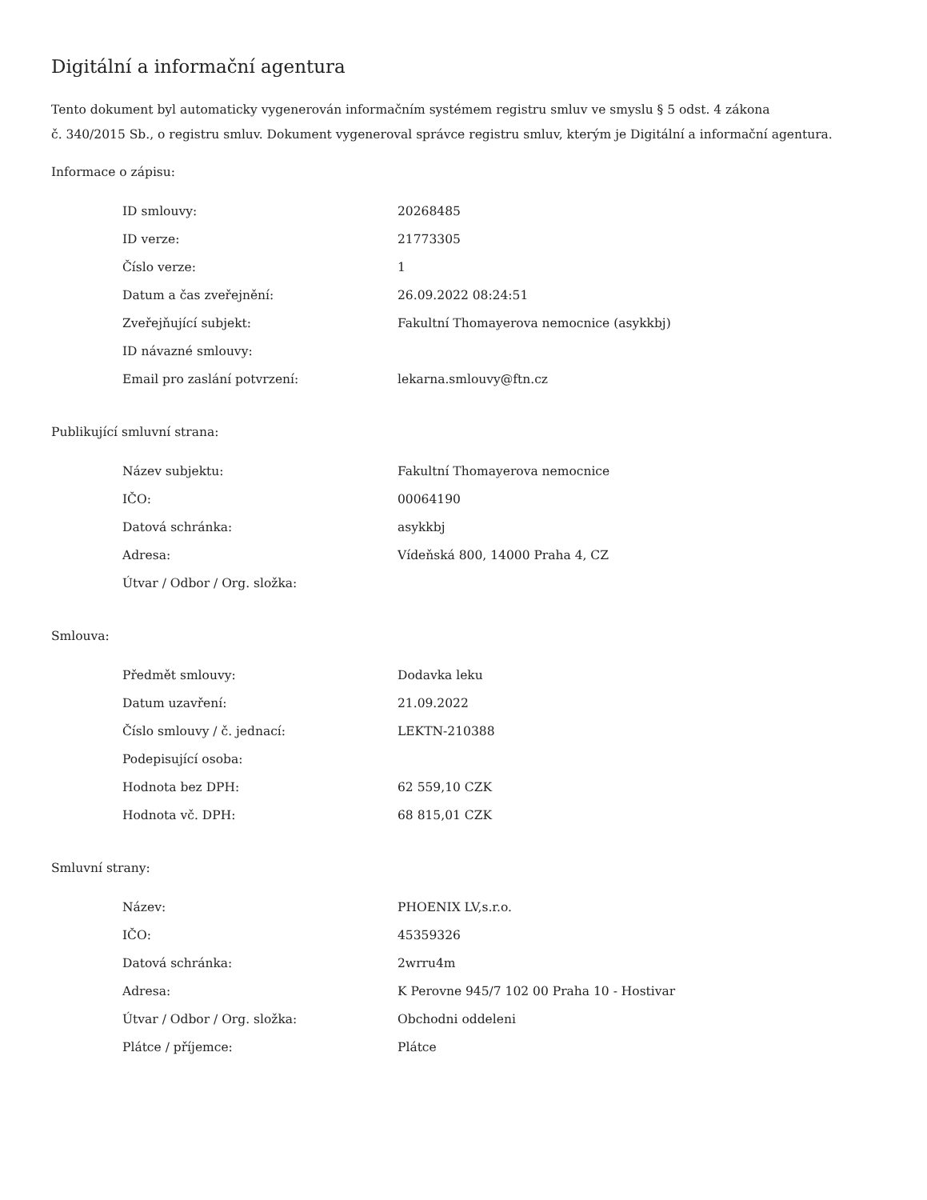Digitální a informační agentura
Tento dokument byl automaticky vygenerován informačním systémem registru smluv ve smyslu § 5 odst. 4 zákona
č. 340/2015 Sb., o registru smluv. Dokument vygeneroval správce registru smluv, kterým je Digitální a informační agentura.
Informace o zápisu:
| ID smlouvy: | 20268485 |
| ID verze: | 21773305 |
| Číslo verze: | 1 |
| Datum a čas zveřejnění: | 26.09.2022 08:24:51 |
| Zveřejňující subjekt: | Fakultní Thomayerova nemocnice (asykkbj) |
| ID návazné smlouvy: | |
| Email pro zaslání potvrzení: | lekarna.smlouvy@ftn.cz |
Publikující smluvní strana:
| Název subjektu: | Fakultní Thomayerova nemocnice |
| IČO: | 00064190 |
| Datová schránka: | asykkbj |
| Adresa: | Vídeňská 800, 14000 Praha 4, CZ |
| Útvar / Odbor / Org. složka: | |
Smlouva:
| Předmět smlouvy: | Dodavka leku |
| Datum uzavření: | 21.09.2022 |
| Číslo smlouvy / č. jednací: | LEKTN-210388 |
| Podepisující osoba: | |
| Hodnota bez DPH: | 62 559,10 CZK |
| Hodnota vč. DPH: | 68 815,01 CZK |
Smluvní strany:
| Název: | PHOENIX LV,s.r.o. |
| IČO: | 45359326 |
| Datová schránka: | 2wrru4m |
| Adresa: | K Perovne 945/7 102 00 Praha 10 - Hostivar |
| Útvar / Odbor / Org. složka: | Obchodni oddeleni |
| Plátce / příjemce: | Plátce |